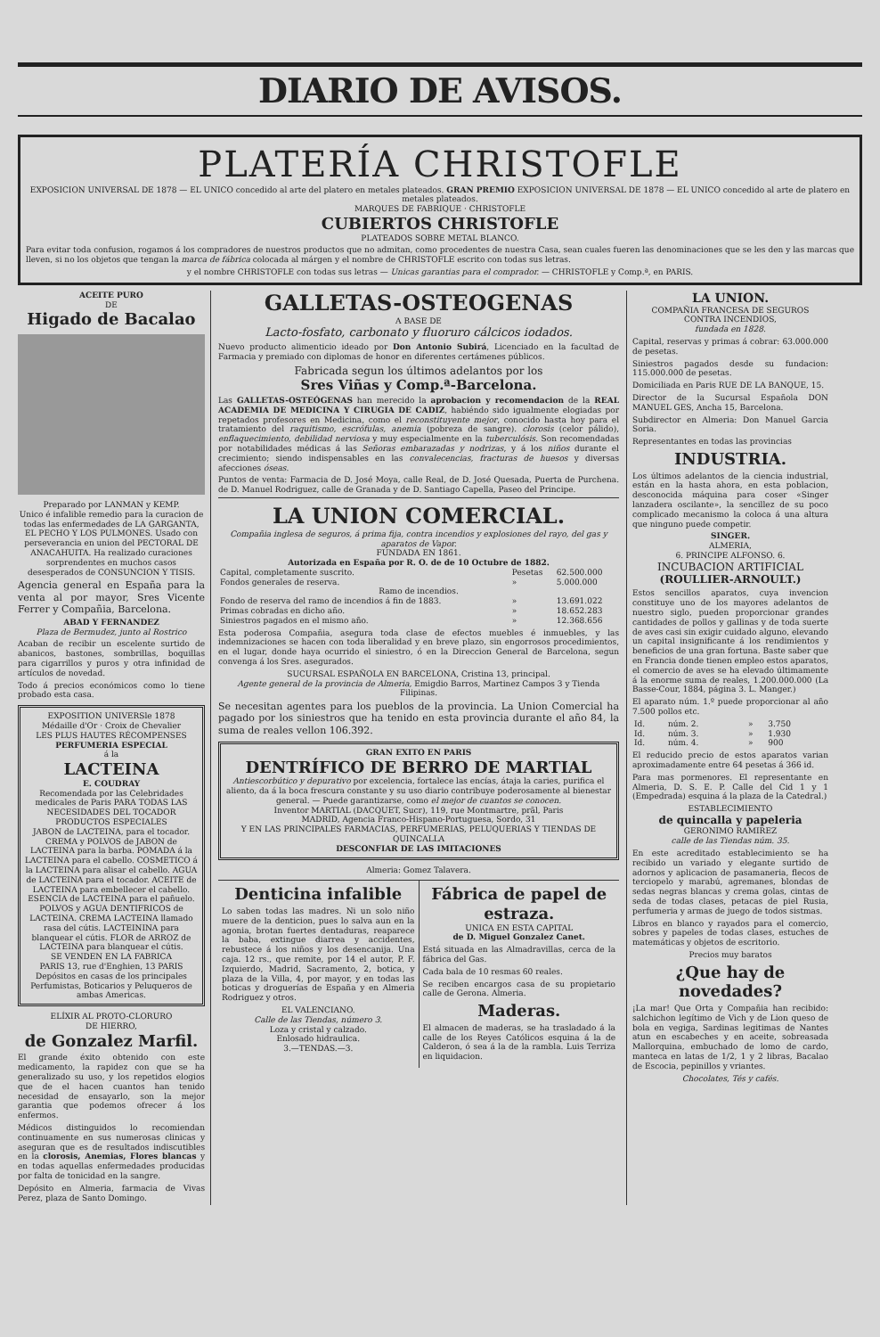DIARIO DE AVISOS.
PLATERÍA CHRISTOFLE
EXPOSICION UNIVERSAL DE 1878 — EL UNICO concedido al arte del platero en metales plateados. GRAN PREMIO EXPOSICION UNIVERSAL DE 1878 — EL UNICO concedido al arte de platero en metales plateados.
MARQUES DE FABRIQUE · CHRISTOFLE
CUBIERTOS CHRISTOFLE
PLATEADOS SOBRE METAL BLANCO.
Para evitar toda confusion, rogamos á los compradores de nuestros productos que no admitan, como procedentes de nuestra Casa, sean cuales fueren las denominaciones que se les den y las marcas que lleven, si no los objetos que tengan la marca de fábrica colocada al márgen y el nombre de CHRISTOFLE escrito con todas sus letras.
y el nombre CHRISTOFLE con todas sus letras — Unicas garantias para el comprador. — CHRISTOFLE y Comp.ª, en PARIS.
ACEITE PURO
DE
Higado de Bacalao
Preparado por LANMAN y KEMP.
Unico é infalible remedio para la curacion de todas las enfermedades de LA GARGANTA, EL PECHO Y LOS PULMONES. Usado con perseverancia en union del PECTORAL DE ANACAHUITA. Ha realizado curaciones sorprendentes en muchos casos desesperados de CONSUNCION Y TISIS.
Agencia general en España para la venta al por mayor, Sres Vicente Ferrer y Compañia, Barcelona.
ABAD Y FERNANDEZ
Plaza de Bermudez, junto al Rostrico
Acaban de recibir un escelente surtido de abanicos, bastones, sombrillas, boquillas para cigarrillos y puros y otra infinidad de artículos de novedad.
Todo á precios económicos como lo tiene probado esta casa.
EXPOSITION UNIVERSle 1878
Médaille d'Or · Croix de Chevalier
LES PLUS HAUTES RÉCOMPENSES
PERFUMERIA ESPECIAL
á la
LACTEINA
E. COUDRAY
Recomendada por las Celebridades medicales de Paris PARA TODAS LAS NECESIDADES DEL TOCADOR
PRODUCTOS ESPECIALES
JABON de LACTEINA, para el tocador. CREMA y POLVOS de JABON de LACTEINA para la barba. POMADA á la LACTEINA para el cabello. COSMETICO á la LACTEINA para alisar el cabello. AGUA de LACTEINA para el tocador. ACEITE de LACTEINA para embellecer el cabello. ESENCIA de LACTEINA para el pañuelo. POLVOS y AGUA DENTIFRICOS de LACTEINA. CREMA LACTEINA llamado rasa del cútis. LACTEININA para blanquear el cútis. FLOR de ARROZ de LACTEINA para blanquear el cútis.
SE VENDEN EN LA FABRICA
PARIS 13, rue d'Enghien, 13 PARIS
Depósitos en casas de los principales Perfumistas, Boticarios y Peluqueros de ambas Americas.
ELÍXIR AL PROTO-CLORURO
DE HIERRO,
de Gonzalez Marfil.
El grande éxito obtenido con este medicamento, la rapidez con que se ha generalizado su uso, y los repetidos elogios que de el hacen cuantos han tenido necesidad de ensayarlo, son la mejor garantia que podemos ofrecer á los enfermos.
Médicos distinguidos lo recomiendan continuamente en sus numerosas clinicas y aseguran que es de resultados indiscutibles en la clorosis, Anemias, Flores blancas y en todas aquellas enfermedades producidas por falta de tonicidad en la sangre.
Depósito en Almeria, farmacia de Vivas Perez, plaza de Santo Domingo.
GALLETAS-OSTEOGENAS
A BASE DE
Lacto-fosfato, carbonato y fluoruro cálcicos iodados.
Nuevo producto alimenticio ideado por Don Antonio Subirá, Licenciado en la facultad de Farmacia y premiado con diplomas de honor en diferentes certámenes públicos.
Fabricada segun los últimos adelantos por los
Sres Viñas y Comp.ª-Barcelona.
Las GALLETAS-OSTEÓGENAS han merecido la aprobacion y recomendacion de la REAL ACADEMIA DE MEDICINA Y CIRUGIA DE CADIZ, habiéndo sido igualmente elogiadas por repetados profesores en Medicina, como el reconstituyente mejor, conocido hasta hoy para el tratamiento del raquitismo, escrófulas, anemia (pobreza de sangre). clorosis (celor pálido), enflaquecimiento, debilidad nerviosa y muy especialmente en la tuberculósis. Son recomendadas por notabilidades médicas á las Señoras embarazadas y nodrizas, y á los niños durante el crecimiento; siendo indispensables en las convalecencias, fracturas de huesos y diversas afecciones óseas.
Puntos de venta: Farmacia de D. José Moya, calle Real, de D. José Quesada, Puerta de Purchena. de D. Manuel Rodriguez, calle de Granada y de D. Santiago Capella, Paseo del Principe.
LA UNION COMERCIAL.
Compañia inglesa de seguros, á prima fija, contra incendios y explosiones del rayo, del gas y aparatos de Vapor.
FUNDADA EN 1861.
Autorizada en España por R. O. de de 10 Octubre de 1882.
| Capital, completamente suscrito. | Pesetas | 62.500.000 |
| Fondos generales de reserva. | » | 5.000.000 |
| Ramo de incendios. | | |
| Fondo de reserva del ramo de incendios á fin de 1883. | » | 13.691.022 |
| Primas cobradas en dicho año. | » | 18.652.283 |
| Siniestros pagados en el mismo año. | » | 12.368.656 |
Esta poderosa Compañia, asegura toda clase de efectos muebles é inmuebles, y las indemnizaciones se hacen con toda liberalidad y en breve plazo, sin engorrosos procedimientos, en el lugar, donde haya ocurrido el siniestro, ó en la Direccion General de Barcelona, segun convenga á los Sres. asegurados.
SUCURSAL ESPAÑOLA EN BARCELONA, Cristina 13, principal.
Agente general de la provincia de Almeria, Emigdio Barros, Martinez Campos 3 y Tienda Filipinas.
Se necesitan agentes para los pueblos de la provincia. La Union Comercial ha pagado por los siniestros que ha tenido en esta provincia durante el año 84, la suma de reales vellon 106.392.
GRAN EXITO EN PARIS
DENTRÍFICO DE BERRO DE MARTIAL
Antiescorbútico y depurativo por excelencia, fortalece las encías, átaja la caries, purifica el aliento, da á la boca frescura constante y su uso diario contribuye poderosamente al bienestar general. — Puede garantizarse, como el mejor de cuantos se conocen.
Inventor MARTIAL (DACQUET, Sucr), 119, rue Montmartre, prãl, Paris
MADRID, Agencia Franco-Hispano-Portuguesa, Sordo, 31
Y EN LAS PRINCIPALES FARMACIAS, PERFUMERIAS, PELUQUERIAS Y TIENDAS DE QUINCALLA
DESCONFIAR DE LAS IMITACIONES
Almeria: Gomez Talavera.
Denticina infalible
Lo saben todas las madres. Ni un solo niño muere de la denticion, pues lo salva aun en la agonia, brotan fuertes dentaduras, reaparece la baba, extingue diarrea y accidentes, rebustece á los niños y los desencanija. Una caja. 12 rs., que remite, por 14 el autor, P. F. Izquierdo, Madrid, Sacramento, 2, botica, y plaza de la Villa, 4, por mayor, y en todas las boticas y droguerías de España y en Almeria Rodriguez y otros.
EL VALENCIANO.
Calle de las Tiendas, número 3.
Loza y cristal y calzado.
Enlosado hidraulica.
3.—TENDAS.—3.
Fábrica de papel de estraza.
UNICA EN ESTA CAPITAL
de D. Miguel Gonzalez Canet.
Está situada en las Almadravillas, cerca de la fábrica del Gas.
Cada bala de 10 resmas 60 reales.
Se reciben encargos casa de su propietario calle de Gerona. Almeria.
Maderas.
El almacen de maderas, se ha trasladado á la calle de los Reyes Católicos esquina á la de Calderon, ó sea á la de la rambla. Luis Terriza en liquidacion.
LA UNION.
COMPAÑIA FRANCESA DE SEGUROS CONTRA INCENDIOS,
fundada en 1828.
Capital, reservas y primas á cobrar: 63.000.000 de pesetas.
Siniestros pagados desde su fundacion: 115.000.000 de pesetas.
Domiciliada en Paris RUE DE LA BANQUE, 15.
Director de la Sucursal Española DON MANUEL GES, Ancha 15, Barcelona.
Subdirector en Almeria: Don Manuel Garcia Soria.
Representantes en todas las provincias
INDUSTRIA.
Los últimos adelantos de la ciencia industrial, están en la hasta ahora, en esta poblacion, desconocida máquina para coser «Singer lanzadera oscilante», la sencillez de su poco complicado mecanismo la coloca á una altura que ninguno puede competir.
SINGER.
ALMERIA,
6. PRINCIPE ALFONSO. 6.
INCUBACION ARTIFICIAL
(ROULLIER-ARNOULT.)
Estos sencillos aparatos, cuya invencion constituye uno de los mayores adelantos de nuestro siglo, pueden proporcionar grandes cantidades de pollos y gallinas y de toda suerte de aves casi sin exigir cuidado alguno, elevando un capital insignificante á los rendimientos y beneficios de una gran fortuna. Baste saber que en Francia donde tienen empleo estos aparatos, el comercio de aves se ha elevado últimamente á la enorme suma de reales, 1.200.000.000 (La Basse-Cour, 1884, página 3. L. Manger.)
El aparato núm. 1.º puede proporcionar al año 7.500 pollos etc.
| Id. | núm. 2. | » | 3.750 |
| Id. | núm. 3. | » | 1.930 |
| Id. | núm. 4. | » | 900 |
El reducido precio de estos aparatos varian aproximadamente entre 64 pesetas á 366 id.
Para mas pormenores. El representante en Almeria, D. S. E. P. Calle del Cid 1 y 1 (Empedrada) esquina á la plaza de la Catedral.)
ESTABLECIMIENTO
de quincalla y papeleria
GERONIMO RAMIREZ
calle de las Tiendas núm. 35.
En este acreditado establecimiento se ha recibido un variado y elegante surtido de adornos y aplicacion de pasamaneria, flecos de terciopelo y marabú, agremanes, blondas de sedas negras blancas y crema golas, cintas de seda de todas clases, petacas de piel Rusia, perfumeria y armas de juego de todos sistmas.
Libros en blanco y rayados para el comercio, sobres y papeles de todas clases, estuches de matemáticas y objetos de escritorio.
Precios muy baratos
¿Que hay de novedades?
¡La mar! Que Orta y Compañia han recibido: salchichon legítimo de Vich y de Lion queso de bola en vegiga, Sardinas legitimas de Nantes atun en escabeches y en aceite, sobreasada Mallorquina, embuchado de lomo de cardo, manteca en latas de 1/2, 1 y 2 libras, Bacalao de Escocia, pepinillos y vriantes.
Chocolates, Tés y cafés.